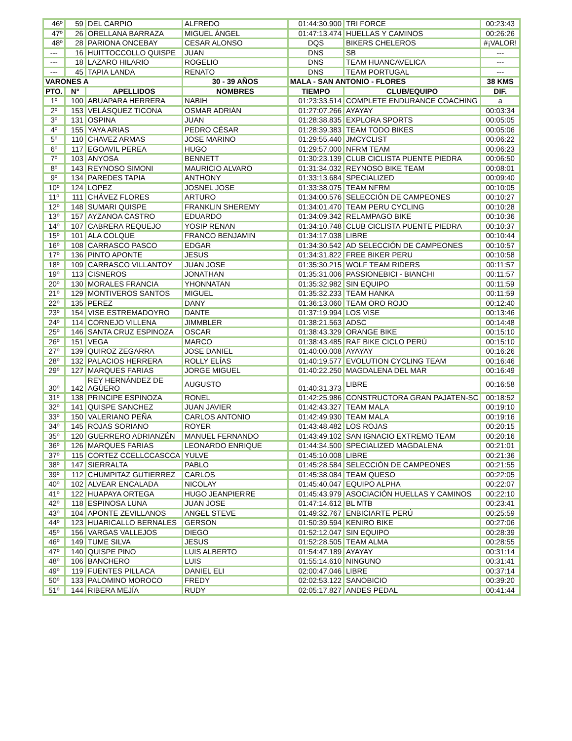| 46º | 59 | DEL CARPIO | ALFREDO | 01:44:30.900 | TRI FORCE | 00:23:43 |
| 47º | 26 | ORELLANA BARRAZA | MIGUEL ÁNGEL | 01:47:13.474 | HUELLAS Y CAMINOS | 00:26:26 |
| 48º | 28 | PARIONA ONCEBAY | CESAR ALONSO | DQS | BIKERS CHELEROS | #¡VALOR! |
| --- | 16 | HUITTOCCOLLO QUISPE | JUAN | DNS | SB | --- |
| --- | 18 | LAZARO HILARIO | ROGELIO | DNS | TEAM HUANCAVELICA | --- |
| --- | 45 | TAPIA LANDA | RENATO | DNS | TEAM PORTUGAL | --- |
| VARONES A | | | 30 - 39 AÑOS | MALA - SAN ANTONIO - FLORES | | 38 KMS |
| PTO. | N° | APELLIDOS | NOMBRES | TIEMPO | CLUB/EQUIPO | DIF. |
| 1º | 100 | ABUAPARA HERRERA | NABIH | 01:23:33.514 | COMPLETE ENDURANCE COACHING | a |
| 2º | 153 | VELÁSQUEZ TICONA | OSMAR ADRIÁN | 01:27:07.266 | AYAYAY | 00:03:34 |
| 3º | 131 | OSPINA | JUAN | 01:28:38.835 | EXPLORA SPORTS | 00:05:05 |
| 4º | 155 | YAYA ARIAS | PEDRO CÉSAR | 01:28:39.383 | TEAM TODO BIKES | 00:05:06 |
| 5º | 110 | CHAVEZ ARMAS | JOSE MARINO | 01:29:55.440 | JMCYCLIST | 00:06:22 |
| 6º | 117 | EGOAVIL PEREA | HUGO | 01:29:57.000 | NFRM TEAM | 00:06:23 |
| 7º | 103 | ANYOSA | BENNETT | 01:30:23.139 | CLUB CICLISTA PUENTE PIEDRA | 00:06:50 |
| 8º | 143 | REYNOSO SIMONI | MAURICIO ALVARO | 01:31:34.032 | REYNOSO BIKE TEAM | 00:08:01 |
| 9º | 134 | PAREDES TAPIA | ANTHONY | 01:33:13.684 | SPECIALIZED | 00:09:40 |
| 10º | 124 | LOPEZ | JOSNEL JOSE | 01:33:38.075 | TEAM NFRM | 00:10:05 |
| 11º | 111 | CHÁVEZ FLORES | ARTURO | 01:34:00.576 | SELECCIÓN DE CAMPEONES | 00:10:27 |
| 12º | 148 | SUMARI QUISPE | FRANKLIN SHEREMY | 01:34:01.470 | TEAM PERU CYCLING | 00:10:28 |
| 13º | 157 | AYZANOA CASTRO | EDUARDO | 01:34:09.342 | RELAMPAGO BIKE | 00:10:36 |
| 14º | 107 | CABRERA REQUEJO | YOSIP RENAN | 01:34:10.748 | CLUB CICLISTA PUENTE PIEDRA | 00:10:37 |
| 15º | 101 | ALA COLQUE | FRANCO BENJAMIN | 01:34:17.038 | LIBRE | 00:10:44 |
| 16º | 108 | CARRASCO PASCO | EDGAR | 01:34:30.542 | AD SELECCIÓN DE CAMPEONES | 00:10:57 |
| 17º | 136 | PINTO APONTE | JESUS | 01:34:31.822 | FREE BIKER PERU | 00:10:58 |
| 18º | 109 | CARRASCO VILLANTOY | JUAN JOSE | 01:35:30.215 | WOLF TEAM RIDERS | 00:11:57 |
| 19º | 113 | CISNEROS | JONATHAN | 01:35:31.006 | PASSIONEBICI - BIANCHI | 00:11:57 |
| 20º | 130 | MORALES FRANCIA | YHONNATAN | 01:35:32.982 | SIN EQUIPO | 00:11:59 |
| 21º | 129 | MONTIVEROS SANTOS | MIGUEL | 01:35:32.233 | TEAM HANKA | 00:11:59 |
| 22º | 135 | PEREZ | DANY | 01:36:13.060 | TEAM ORO ROJO | 00:12:40 |
| 23º | 154 | VISE ESTREMADOYRO | DANTE | 01:37:19.994 | LOS VISE | 00:13:46 |
| 24º | 114 | CORNEJO VILLENA | JIMMBLER | 01:38:21.563 | ADSC | 00:14:48 |
| 25º | 146 | SANTA CRUZ ESPINOZA | OSCAR | 01:38:43.329 | ORANGE BIKE | 00:15:10 |
| 26º | 151 | VEGA | MARCO | 01:38:43.485 | RAF BIKE CICLO PERÚ | 00:15:10 |
| 27º | 139 | QUIROZ ZEGARRA | JOSE DANIEL | 01:40:00.008 | AYAYAY | 00:16:26 |
| 28º | 132 | PALACIOS HERRERA | ROLLY ELÍAS | 01:40:19.577 | EVOLUTION CYCLING TEAM | 00:16:46 |
| 29º | 127 | MARQUES FARIAS | JORGE MIGUEL | 01:40:22.250 | MAGDALENA DEL MAR | 00:16:49 |
| 30º | 142 | REY HERNÁNDEZ DE AGÜERO | AUGUSTO | 01:40:31.373 | LIBRE | 00:16:58 |
| 31º | 138 | PRINCIPE ESPINOZA | RONEL | 01:42:25.986 | CONSTRUCTORA GRAN PAJATEN-SC | 00:18:52 |
| 32º | 141 | QUISPE SANCHEZ | JUAN JAVIER | 01:42:43.327 | TEAM MALA | 00:19:10 |
| 33º | 150 | VALERIANO PEÑA | CARLOS ANTONIO | 01:42:49.930 | TEAM MALA | 00:19:16 |
| 34º | 145 | ROJAS SORIANO | ROYER | 01:43:48.482 | LOS ROJAS | 00:20:15 |
| 35º | 120 | GUERRERO ADRIANZÉN | MANUEL FERNANDO | 01:43:49.102 | SAN IGNACIO EXTREMO TEAM | 00:20:16 |
| 36º | 126 | MARQUES FARIAS | LEONARDO ENRIQUE | 01:44:34.500 | SPECIALIZED MAGDALENA | 00:21:01 |
| 37º | 115 | CORTEZ CCELLCCASCCA | YULVE | 01:45:10.008 | LIBRE | 00:21:36 |
| 38º | 147 | SIERRALTA | PABLO | 01:45:28.584 | SELECCIÓN DE CAMPEONES | 00:21:55 |
| 39º | 112 | CHUMPITAZ GUTIERREZ | CARLOS | 01:45:38.084 | TEAM QUESO | 00:22:05 |
| 40º | 102 | ALVEAR ENCALADA | NICOLAY | 01:45:40.047 | EQUIPO ALPHA | 00:22:07 |
| 41º | 122 | HUAPAYA ORTEGA | HUGO JEANPIERRE | 01:45:43.979 | ASOCIACIÓN HUELLAS Y CAMINOS | 00:22:10 |
| 42º | 118 | ESPINOSA LUNA | JUAN JOSE | 01:47:14.612 | BL MTB | 00:23:41 |
| 43º | 104 | APONTE ZEVILLANOS | ANGEL STEVE | 01:49:32.767 | ENBICIARTE PERÚ | 00:25:59 |
| 44º | 123 | HUARICALLO BERNALES | GERSON | 01:50:39.594 | KENIRO BIKE | 00:27:06 |
| 45º | 156 | VARGAS VALLEJOS | DIEGO | 01:52:12.047 | SIN EQUIPO | 00:28:39 |
| 46º | 149 | TUME SILVA | JESUS | 01:52:28.505 | TEAM ALMA | 00:28:55 |
| 47º | 140 | QUISPE PINO | LUIS ALBERTO | 01:54:47.189 | AYAYAY | 00:31:14 |
| 48º | 106 | BANCHERO | LUIS | 01:55:14.610 | NINGUNO | 00:31:41 |
| 49º | 119 | FUENTES PILLACA | DANIEL ELI | 02:00:47.046 | LIBRE | 00:37:14 |
| 50º | 133 | PALOMINO MOROCO | FREDY | 02:02:53.122 | SANOBICIO | 00:39:20 |
| 51º | 144 | RIBERA MEJÍA | RUDY | 02:05:17.827 | ANDES PEDAL | 00:41:44 |